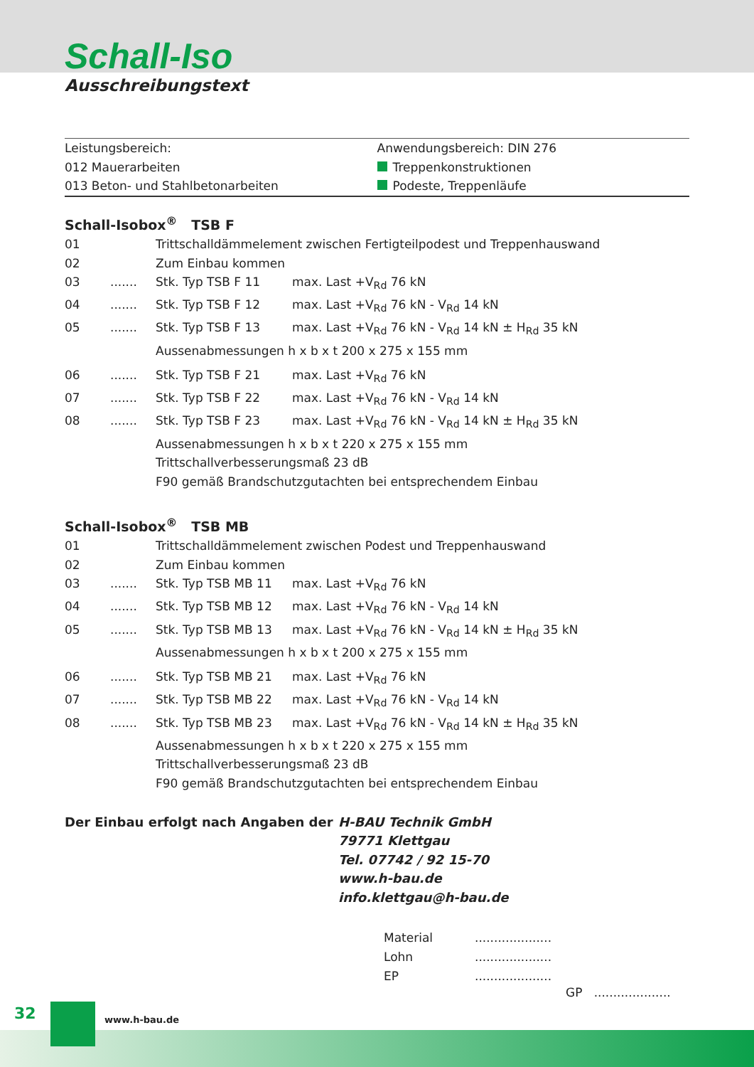Schall-Iso
Ausschreibungstext
Leistungsbereich:
012 Mauerarbeiten
013 Beton- und Stahlbetonarbeiten
Anwendungsbereich: DIN 276
Treppenkonstruktionen
Podeste, Treppenläufe
Schall-Isobox<sup>®</sup> TSB F
| 01 | | Trittschalldämmelement zwischen Fertigteilpodest und Treppenhauswand | |
| 02 | | Zum Einbau kommen | |
| 03 | ....... | Stk. Typ TSB F 11 | max. Last +V<sub>Rd</sub> 76 kN |
| 04 | ....... | Stk. Typ TSB F 12 | max. Last +V<sub>Rd</sub> 76 kN - V<sub>Rd</sub> 14 kN |
| 05 | ....... | Stk. Typ TSB F 13 | max. Last +V<sub>Rd</sub> 76 kN - V<sub>Rd</sub> 14 kN ± H<sub>Rd</sub> 35 kN |
| | | Aussenabmessungen h x b x t 200 x 275 x 155 mm | |
| 06 | ....... | Stk. Typ TSB F 21 | max. Last +V<sub>Rd</sub> 76 kN |
| 07 | ....... | Stk. Typ TSB F 22 | max. Last +V<sub>Rd</sub> 76 kN - V<sub>Rd</sub> 14 kN |
| 08 | ....... | Stk. Typ TSB F 23 | max. Last +V<sub>Rd</sub> 76 kN - V<sub>Rd</sub> 14 kN ± H<sub>Rd</sub> 35 kN |
| | | Aussenabmessungen h x b x t 220 x 275 x 155 mm Trittschallverbesserungsmaß 23 dB F90 gemäß Brandschutzgutachten bei entsprechendem Einbau | |
Schall-Isobox<sup>®</sup> TSB MB
| 01 | | Trittschalldämmelement zwischen Podest und Treppenhauswand | |
| 02 | | Zum Einbau kommen | |
| 03 | ....... | Stk. Typ TSB MB 11 | max. Last +V<sub>Rd</sub> 76 kN |
| 04 | ....... | Stk. Typ TSB MB 12 | max. Last +V<sub>Rd</sub> 76 kN - V<sub>Rd</sub> 14 kN |
| 05 | ....... | Stk. Typ TSB MB 13 | max. Last +V<sub>Rd</sub> 76 kN - V<sub>Rd</sub> 14 kN ± H<sub>Rd</sub> 35 kN |
| | | Aussenabmessungen h x b x t 200 x 275 x 155 mm | |
| 06 | ....... | Stk. Typ TSB MB 21 | max. Last +V<sub>Rd</sub> 76 kN |
| 07 | ....... | Stk. Typ TSB MB 22 | max. Last +V<sub>Rd</sub> 76 kN - V<sub>Rd</sub> 14 kN |
| 08 | ....... | Stk. Typ TSB MB 23 | max. Last +V<sub>Rd</sub> 76 kN - V<sub>Rd</sub> 14 kN ± H<sub>Rd</sub> 35 kN |
| | | Aussenabmessungen h x b x t 220 x 275 x 155 mm Trittschallverbesserungsmaß 23 dB F90 gemäß Brandschutzgutachten bei entsprechendem Einbau | |
Der Einbau erfolgt nach Angaben der H-BAU Technik GmbH
79771 Klettgau
Tel. 07742 / 92 15-70
www.h-bau.de
info.klettgau@h-bau.de
| Material | .................... |
| Lohn | .................... |
| EP | .................... |
GP ....................
32 www.h-bau.de